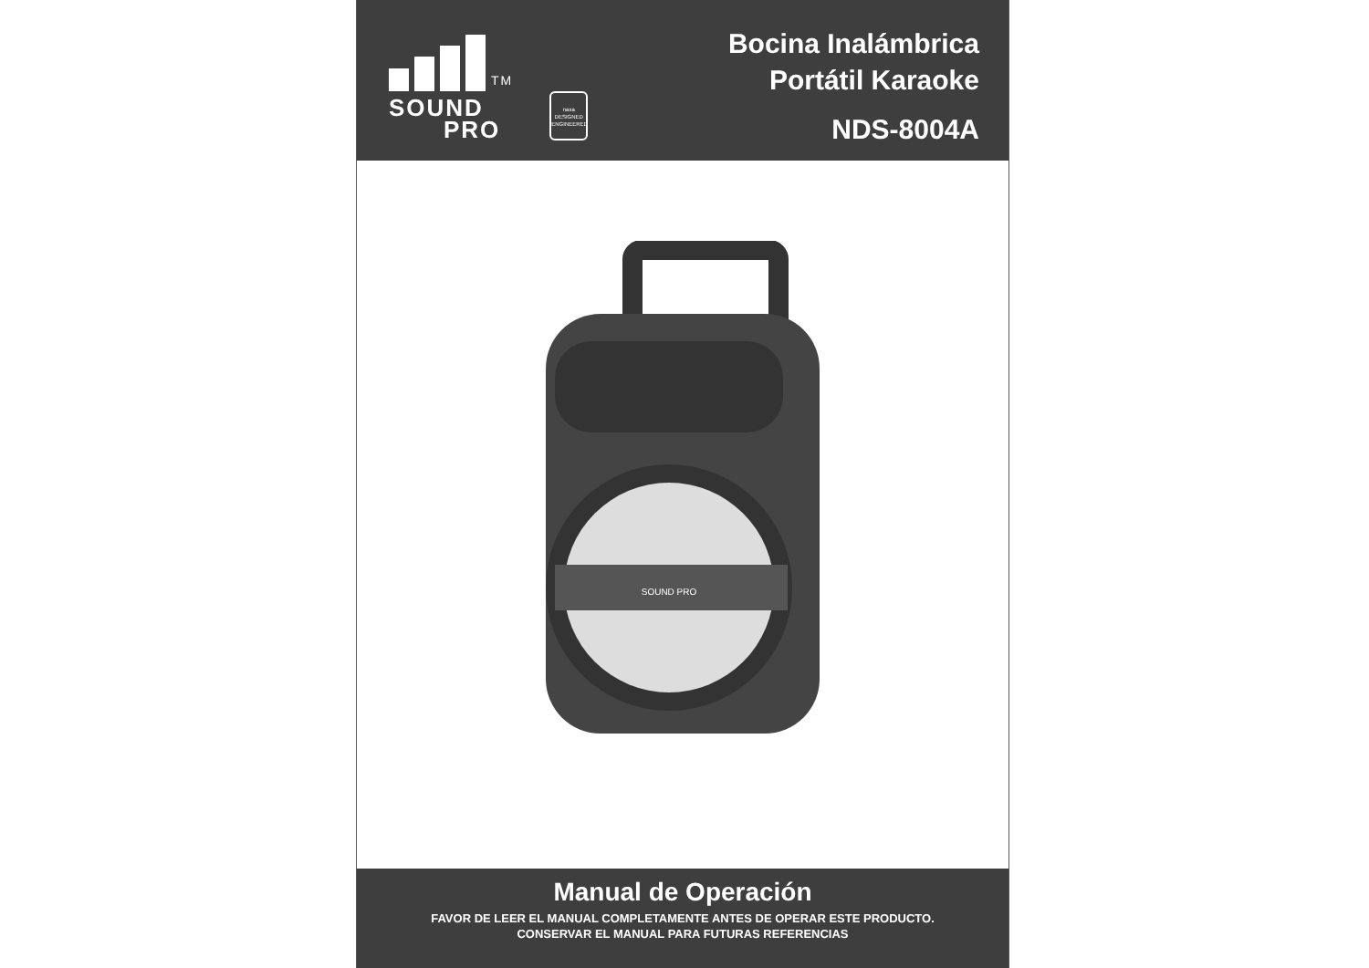TM
SOUND
PRO
naxa
DESIGNED
ENGINEERED
Bocina Inalámbrica
Portátil Karaoke
NDS-8004A
SOUND PRO
Manual de Operación
FAVOR DE LEER EL MANUAL COMPLETAMENTE ANTES DE OPERAR ESTE PRODUCTO.
CONSERVAR EL MANUAL PARA FUTURAS REFERENCIAS